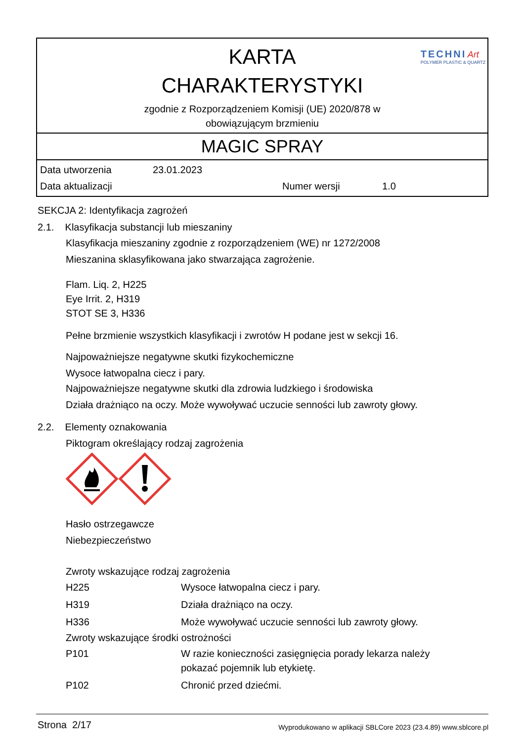KARTA
CHARAKTERYSTYKI
zgodnie z Rozporządzeniem Komisji (UE) 2020/878 w
obowiązującym brzmieniu
TECHNI Art
POLYMER PLASTIC & QUARTZ
MAGIC SPRAY
| Data utworzenia | 23.01.2023 | | |
| Data aktualizacji | | Numer wersji | 1.0 |
SEKCJA 2: Identyfikacja zagrożeń
2.1. Klasyfikacja substancji lub mieszaniny
Klasyfikacja mieszaniny zgodnie z rozporządzeniem (WE) nr 1272/2008
Mieszanina sklasyfikowana jako stwarzająca zagrożenie.
Flam. Liq. 2, H225
Eye Irrit. 2, H319
STOT SE 3, H336
Pełne brzmienie wszystkich klasyfikacji i zwrotów H podane jest w sekcji 16.
Najpoważniejsze negatywne skutki fizykochemiczne
Wysoce łatwopalna ciecz i pary.
Najpoważniejsze negatywne skutki dla zdrowia ludzkiego i środowiska
Działa drażniąco na oczy. Może wywoływać uczucie senności lub zawroty głowy.
2.2. Elementy oznakowania
Piktogram określający rodzaj zagrożenia
Hasło ostrzegawcze
Niebezpieczeństwo
Zwroty wskazujące rodzaj zagrożenia
| H225 | Wysoce łatwopalna ciecz i pary. |
| H319 | Działa drażniąco na oczy. |
| H336 | Może wywoływać uczucie senności lub zawroty głowy. |
Zwroty wskazujące środki ostrożności
| P101 | W razie konieczności zasięgnięcia porady lekarza należy pokazać pojemnik lub etykietę. |
| P102 | Chronić przed dziećmi. |
Strona 2/17 Wyprodukowano w aplikacji SBLCore 2023 (23.4.89) www.sblcore.pl